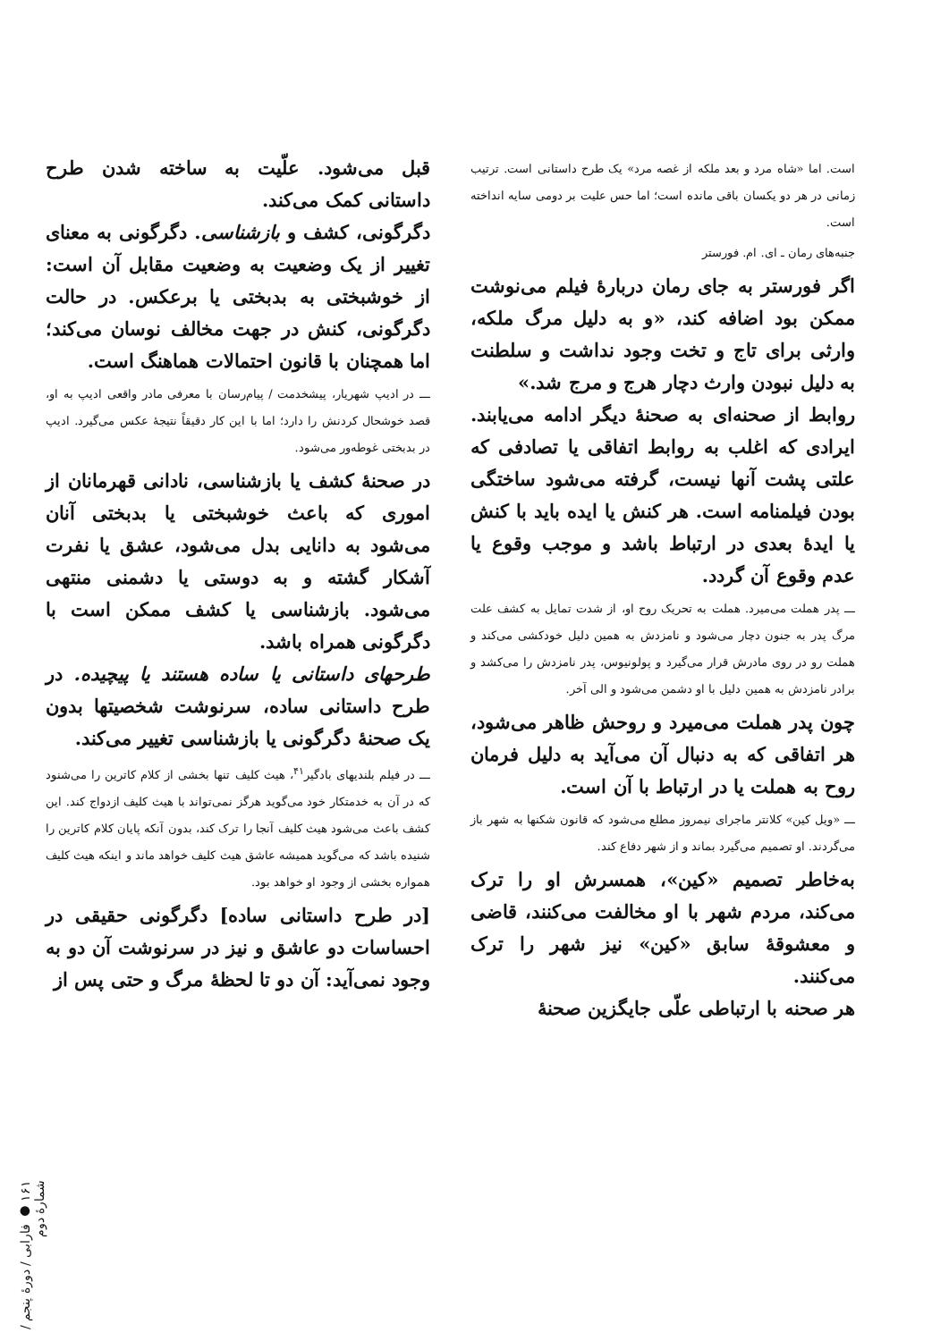است. اما «شاه مرد و بعد ملکه از غصه مرد» یک طرح داستانی است. ترتیب زمانی در هر دو یکسان باقی مانده است؛ اما حس علیت بر دومی سایه انداخته است.
جنبه‌های رمان ـ ای. ام. فورستر
اگر فورستر به جای رمان دربارهٔ فیلم می‌نوشت ممکن بود اضافه کند، «و به دلیل مرگ ملکه، وارثی برای تاج و تخت وجود نداشت و سلطنت به دلیل نبودن وارث دچار هرج و مرج شد.»
روابط از صحنه‌ای به صحنهٔ دیگر ادامه می‌یابند. ایرادی که اغلب به روابط اتفاقی یا تصادفی که علتی پشت آنها نیست، گرفته می‌شود ساختگی بودن فیلمنامه است. هر کنش یا ایده باید با کنش یا ایدهٔ بعدی در ارتباط باشد و موجب وقوع یا عدم وقوع آن گردد.
ـــ پدر هملت می‌میرد. هملت به تحریک روح او، از شدت تمایل به کشف علت مرگ پدر به جنون دچار می‌شود و نامزدش به همین دلیل خودکشی می‌کند و هملت رو در روی مادرش قرار می‌گیرد و پولونیوس، پدر نامزدش را می‌کشد و برادر نامزدش به همین دلیل با او دشمن می‌شود و الی آخر.
چون پدر هملت می‌میرد و روحش ظاهر می‌شود، هر اتفاقی که به دنبال آن می‌آید به دلیل فرمان روح به هملت یا در ارتباط با آن است.
ـــ «ویل کین» کلانتر ماجرای نیمروز مطلع می‌شود که قانون شکنها به شهر باز می‌گردند. او تصمیم می‌گیرد بماند و از شهر دفاع کند.
به‌خاطر تصمیم «کین»، همسرش او را ترک می‌کند، مردم شهر با او مخالفت می‌کنند، قاضی و معشوقهٔ سابق «کین» نیز شهر را ترک می‌کنند.
هر صحنه با ارتباطی علّی جایگزین صحنهٔ
قبل می‌شود. علّیت به ساخته شدن طرح داستانی کمک می‌کند.
دگرگونی، کشف و بازشناسی. دگرگونی به معنای تغییر از یک وضعیت به وضعیت مقابل آن است: از خوشبختی به بدبختی یا برعکس. در حالت دگرگونی، کنش در جهت مخالف نوسان می‌کند؛ اما همچنان با قانون احتمالات هماهنگ است.
ـــ در ادیپ شهریار، پیشخدمت / پیام‌رسان با معرفی مادر واقعی ادیپ به او، قصد خوشحال کردنش را دارد؛ اما با این کار دقیقاً نتیجهٔ عکس می‌گیرد. ادیپ در بدبختی غوطه‌ور می‌شود.
در صحنهٔ کشف یا بازشناسی، نادانی قهرمانان از اموری که باعث خوشبختی یا بدبختی آنان می‌شود به دانایی بدل می‌شود، عشق یا نفرت آشکار گشته و به دوستی یا دشمنی منتهی می‌شود. بازشناسی یا کشف ممکن است با دگرگونی همراه باشد.
طرحهای داستانی یا ساده هستند یا پیچیده. در طرح داستانی ساده، سرنوشت شخصیتها بدون یک صحنهٔ دگرگونی یا بازشناسی تغییر می‌کند.
ـــ در فیلم بلندیهای بادگیر<sup>۴۱</sup>، هیث کلیف تنها بخشی از کلام کاترین را می‌شنود که در آن به خدمتکار خود می‌گوید هرگز نمی‌تواند با هیث کلیف ازدواج کند. این کشف باعث می‌شود هیث کلیف آنجا را ترک کند، بدون آنکه پایان کلام کاترین را شنیده باشد که می‌گوید همیشه عاشق هیث کلیف خواهد ماند و اینکه هیث کلیف همواره بخشی از وجود او خواهد بود.
[در طرح داستانی ساده] دگرگونی حقیقی در احساسات دو عاشق و نیز در سرنوشت آن دو به وجود نمی‌آید: آن دو تا لحظهٔ مرگ و حتی پس از
۱۶۱ ● فارابی / دورهٔ پنجم / شمارهٔ دوم